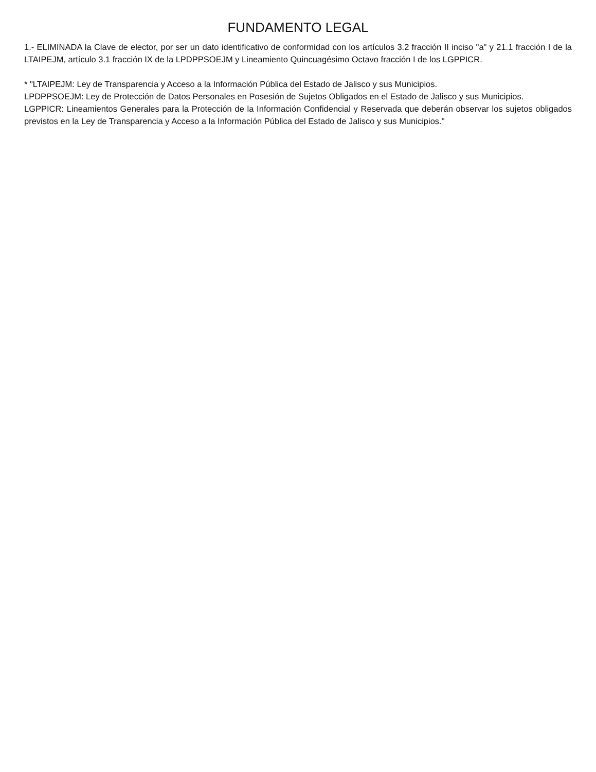FUNDAMENTO LEGAL
1.- ELIMINADA la Clave de elector, por ser un dato identificativo de conformidad con los artículos 3.2 fracción II inciso "a" y 21.1 fracción I de la LTAIPEJM, artículo 3.1 fracción IX de la LPDPPSOEJM y Lineamiento Quincuagésimo Octavo fracción I de los LGPPICR.
* "LTAIPEJM: Ley de Transparencia y Acceso a la Información Pública del Estado de Jalisco y sus Municipios.
LPDPPSOEJM: Ley de Protección de Datos Personales en Posesión de Sujetos Obligados en el Estado de Jalisco y sus Municipios.
LGPPICR: Lineamientos Generales para la Protección de la Información Confidencial y Reservada que deberán observar los sujetos obligados previstos en la Ley de Transparencia y Acceso a la Información Pública del Estado de Jalisco y sus Municipios."